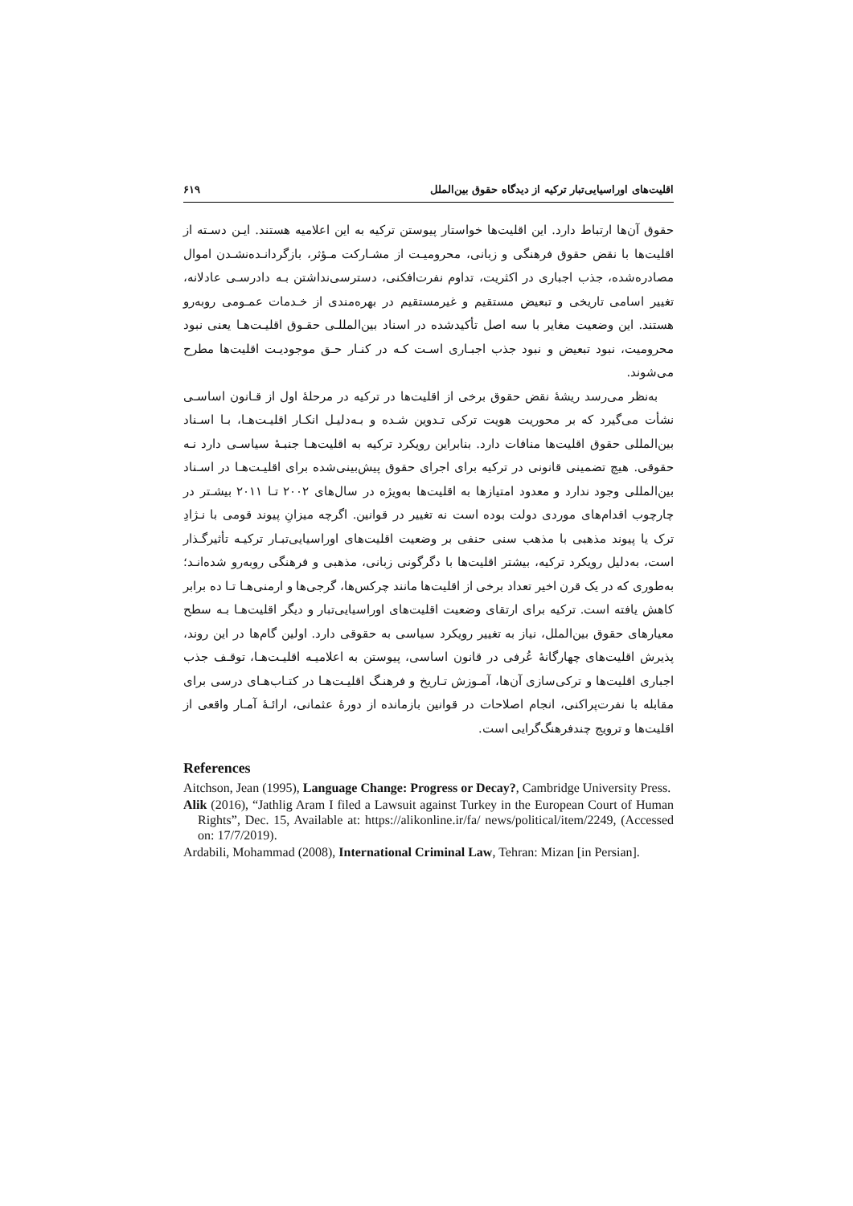اقلیت‌های اوراسیایی‌تبار ترکیه از دیدگاه حقوق بین‌الملل ۶۱۹
حقوق آن‌ها ارتباط دارد. این اقلیت‌ها خواستار پیوستن ترکیه به این اعلامیه هستند. ایـن دسـته از اقلیت‌ها با نقض حقوق فرهنگی و زبانی، محرومیـت از مشـارکت مـؤثر، بازگردانـده‌نشـدن اموال مصادره‌شده، جذب اجباری در اکثریت، تداوم نفرت‌افکنی، دسترسی‌نداشتن بـه دادرسـی عادلانه، تغییر اسامی تاریخی و تبعیض مستقیم و غیرمستقیم در بهره‌مندی از خـدمات عمـومی روبه‌رو هستند. این وضعیت مغایر با سه اصل تأکیدشده در اسناد بین‌المللـی حقـوق اقلیـت‌هـا یعنی نبود محرومیت، نبود تبعیض و نبود جذب اجبـاری اسـت کـه در کنـار حـق موجودیـت اقلیت‌ها مطرح می‌شوند.
به‌نظر می‌رسد ریشهٔ نقض حقوق برخی از اقلیت‌ها در ترکیه در مرحلهٔ اول از قـانون اساسـی نشأت می‌گیرد که بر محوریت هویت ترکی تـدوین شـده و بـه‌دلیـل انکـار اقلیـت‌هـا، بـا اسـناد بین‌المللی حقوق اقلیت‌ها منافات دارد. بنابراین رویکرد ترکیه به اقلیت‌هـا جنبـهٔ سیاسـی دارد نـه حقوقی. هیچ تضمینی قانونی در ترکیه برای اجرای حقوق پیش‌بینی‌شده برای اقلیـت‌هـا در اسـناد بین‌المللی وجود ندارد و معدود امتیازها به اقلیت‌ها به‌ویژه در سال‌های ۲۰۰۲ تـا ۲۰۱۱ بیشـتر در چارچوب اقدام‌های موردی دولت بوده است نه تغییر در قوانین. اگرچه میزانِ پیوند قومی با نـژادِ ترک یا پیوند مذهبی با مذهب سنی حنفی بر وضعیت اقلیت‌های اوراسیایی‌تبـار ترکیـه تأثیرگـذار است، به‌دلیل رویکرد ترکیه، بیشتر اقلیت‌ها با دگرگونی زبانی، مذهبی و فرهنگی روبه‌رو شده‌انـد؛ به‌طوری که در یک قرن اخیر تعداد برخی از اقلیت‌ها مانند چرکس‌ها، گرجی‌ها و ارمنی‌هـا تـا ده برابر کاهش یافته است. ترکیه برای ارتقای وضعیت اقلیت‌های اوراسیایی‌تبار و دیگر اقلیت‌هـا بـه سطح معیارهای حقوق بین‌الملل، نیاز به تغییر رویکرد سیاسی به حقوقی دارد. اولین گام‌ها در این روند، پذیرش اقلیت‌های چهارگانهٔ عُرفی در قانون اساسی، پیوستن به اعلامیـه اقلیـت‌هـا، توقـف جذب اجباری اقلیت‌ها و ترکی‌سازی آن‌ها، آمـوزش تـاریخ و فرهنـگ اقلیـت‌هـا در کتـاب‌هـای درسی برای مقابله با نفرت‌پراکنی، انجام اصلاحات در قوانین بازمانده از دورهٔ عثمانی، ارائـهٔ آمـار واقعی از اقلیت‌ها و ترویج چندفرهنگ‌گرایی است.
References
Aitchson, Jean (1995), Language Change: Progress or Decay?, Cambridge University Press.
Alik (2016), “Jathlig Aram I filed a Lawsuit against Turkey in the European Court of Human Rights”, Dec. 15, Available at: https://alikonline.ir/fa/ news/political/item/2249, (Accessed on: 17/7/2019).
Ardabili, Mohammad (2008), International Criminal Law, Tehran: Mizan [in Persian].